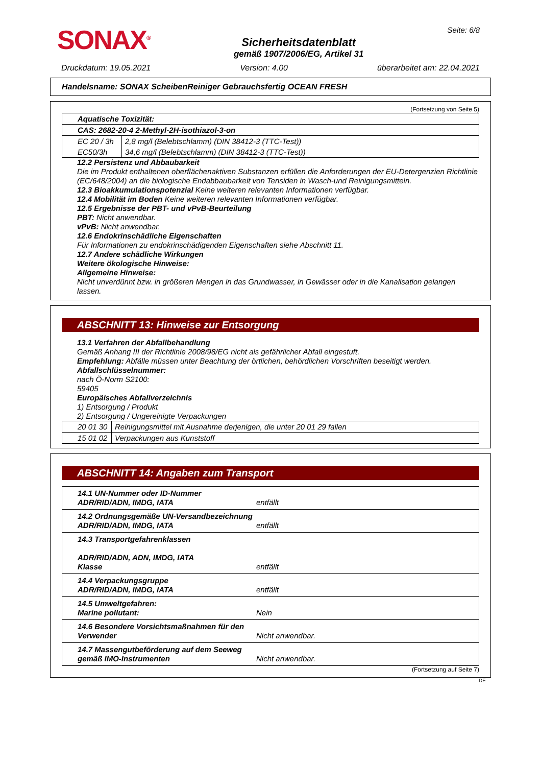SONAX<sup>®</sup>
Sicherheitsdatenblatt
gemäß 1907/2006/EG, Artikel 31
Seite: 6/8
Druckdatum: 19.05.2021 Version: 4.00 überarbeitet am: 22.04.2021
Handelsname: SONAX ScheibenReiniger Gebrauchsfertig OCEAN FRESH
(Fortsetzung von Seite 5)
| Aquatische Toxizität: | |
| CAS: 2682-20-4 2-Methyl-2H-isothiazol-3-on | |
| EC 20 / 3h | 2,8 mg/l (Belebtschlamm) (DIN 38412-3 (TTC-Test)) |
| EC50/3h | 34,6 mg/l (Belebtschlamm) (DIN 38412-3 (TTC-Test)) |
12.2 Persistenz und Abbaubarkeit
Die im Produkt enthaltenen oberflächenaktiven Substanzen erfüllen die Anforderungen der EU-Detergenzien Richtlinie (EC/648/2004) an die biologische Endabbaubarkeit von Tensiden in Wasch-und Reinigungsmitteln.
12.3 Bioakkumulationspotenzial Keine weiteren relevanten Informationen verfügbar.
12.4 Mobilität im Boden Keine weiteren relevanten Informationen verfügbar.
12.5 Ergebnisse der PBT- und vPvB-Beurteilung
PBT: Nicht anwendbar.
vPvB: Nicht anwendbar.
12.6 Endokrinschädliche Eigenschaften
Für Informationen zu endokrinschädigenden Eigenschaften siehe Abschnitt 11.
12.7 Andere schädliche Wirkungen
Weitere ökologische Hinweise:
Allgemeine Hinweise:
Nicht unverdünnt bzw. in größeren Mengen in das Grundwasser, in Gewässer oder in die Kanalisation gelangen lassen.
ABSCHNITT 13: Hinweise zur Entsorgung
13.1 Verfahren der Abfallbehandlung
Gemäß Anhang III der Richtlinie 2008/98/EG nicht als gefährlicher Abfall eingestuft.
Empfehlung: Abfälle müssen unter Beachtung der örtlichen, behördlichen Vorschriften beseitigt werden.
Abfallschlüsselnummer:
nach Ö-Norm S2100:
59405
Europäisches Abfallverzeichnis
1) Entsorgung / Produkt
2) Entsorgung / Ungereinigte Verpackungen
| 20 01 30 | Reinigungsmittel mit Ausnahme derjenigen, die unter 20 01 29 fallen |
| 15 01 02 | Verpackungen aus Kunststoff |
ABSCHNITT 14: Angaben zum Transport
| 14.1 UN-Nummer oder ID-Nummer ADR/RID/ADN, IMDG, IATA | entfällt |
| 14.2 Ordnungsgemäße UN-Versandbezeichnung ADR/RID/ADN, IMDG, IATA | entfällt |
| 14.3 Transportgefahrenklassen ADR/RID/ADN, ADN, IMDG, IATA Klasse | entfällt |
| 14.4 Verpackungsgruppe ADR/RID/ADN, IMDG, IATA | entfällt |
| 14.5 Umweltgefahren: Marine pollutant: | Nein |
| 14.6 Besondere Vorsichtsmaßnahmen für den Verwender | Nicht anwendbar. |
| 14.7 Massengutbeförderung auf dem Seeweg gemäß IMO-Instrumenten | Nicht anwendbar. |
(Fortsetzung auf Seite 7)
DE